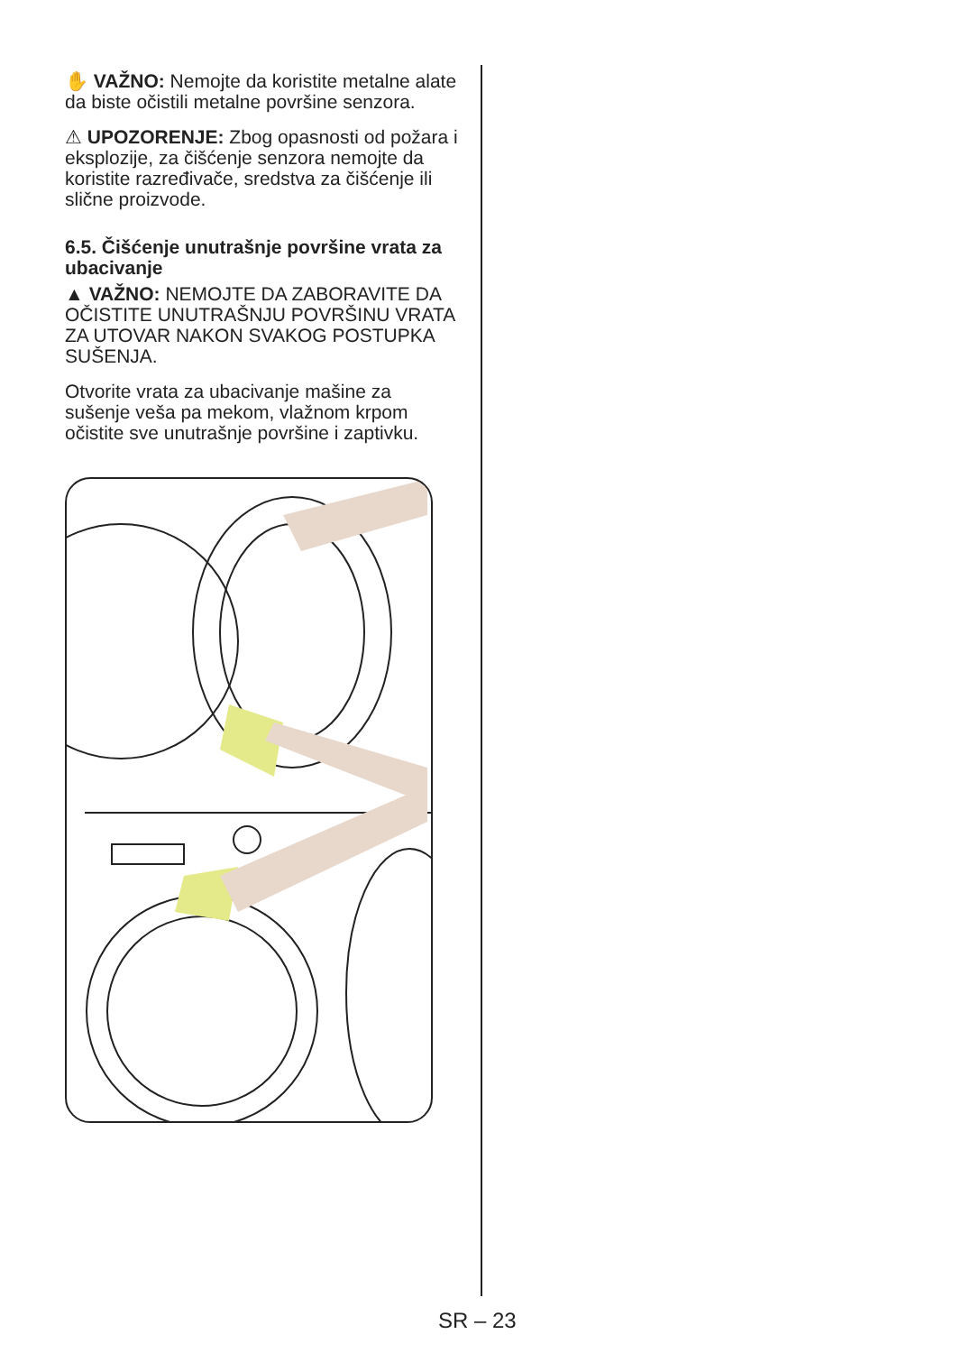✋ VAŽNO: Nemojte da koristite metalne alate da biste očistili metalne površine senzora.
⚠ UPOZORENJE: Zbog opasnosti od požara i eksplozije, za čišćenje senzora nemojte da koristite razređivače, sredstva za čišćenje ili slične proizvode.
6.5. Čišćenje unutrašnje površine vrata za ubacivanje
▲ VAŽNO: NEMOJTE DA ZABORAVITE DA OČISTITE UNUTRAŠNJU POVRŠINU VRATA ZA UTOVAR NAKON SVAKOG POSTUPKA SUŠENJA.
Otvorite vrata za ubacivanje mašine za sušenje veša pa mekom, vlažnom krpom očistite sve unutrašnje površine i zaptivku.
SR – 23